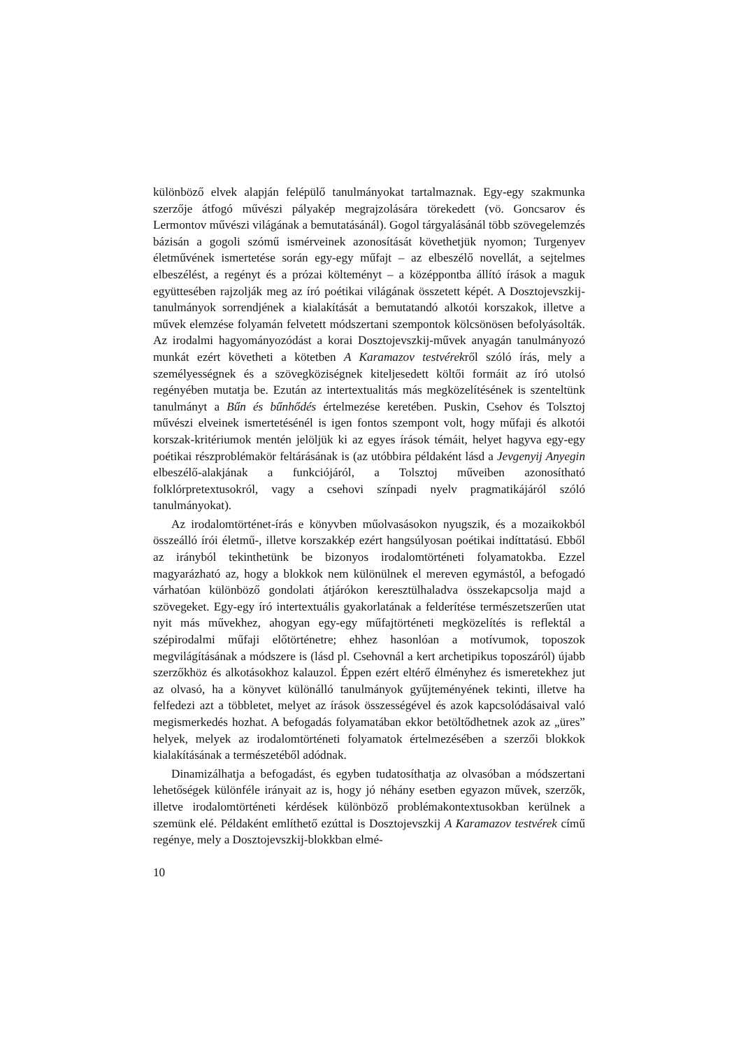különböző elvek alapján felépülő tanulmányokat tartalmaznak. Egy-egy szakmunka szerzője átfogó művészi pályakép megrajzolására törekedett (vö. Goncsarov és Lermontov művészi világának a bemutatásánál). Gogol tárgyalásánál több szövegelemzés bázisán a gogoli szómű ismérveinek azonosítását követhetjük nyomon; Turgenyev életművének ismertetése során egy-egy műfajt – az elbeszélő novellát, a sejtelmes elbeszélést, a regényt és a prózai költeményt – a középpontba állító írások a maguk együttesében rajzolják meg az író poétikai világának összetett képét. A Dosztojevszkij-tanulmányok sorrendjének a kialakítását a bemutatandó alkotói korszakok, illetve a művek elemzése folyamán felvetett módszertani szempontok kölcsönösen befolyásolták. Az irodalmi hagyományozódást a korai Dosztojevszkij-művek anyagán tanulmányozó munkát ezért követheti a kötetben A Karamazov testvérekről szóló írás, mely a személyességnek és a szövegköziségnek kiteljesedett költői formáit az író utolsó regényében mutatja be. Ezután az intertextualitás más megközelítésének is szenteltünk tanulmányt a Bűn és bűnhődés értelmezése keretében. Puskin, Csehov és Tolsztoj művészi elveinek ismertetésénél is igen fontos szempont volt, hogy műfaji és alkotói korszak-kritériumok mentén jelöljük ki az egyes írások témáit, helyet hagyva egy-egy poétikai részproblémakör feltárásának is (az utóbbira példaként lásd a Jevgenyij Anyegin elbeszélő-alakjának a funkciójáról, a Tolsztoj műveiben azonosítható folklórpretextusokról, vagy a csehovi színpadi nyelv pragmatikájáról szóló tanulmányokat).
Az irodalomtörténet-írás e könyvben műolvasásokon nyugszik, és a mozaikokból összeálló írói életmű-, illetve korszakkép ezért hangsúlyosan poétikai indíttatású. Ebből az irányból tekinthetünk be bizonyos irodalomtörténeti folyamatokba. Ezzel magyarázható az, hogy a blokkok nem különülnek el mereven egymástól, a befogadó várhatóan különböző gondolati átjárókon keresztülhaladva összekapcsolja majd a szövegeket. Egy-egy író intertextuális gyakorlatának a felderítése természetszerűen utat nyit más művekhez, ahogyan egy-egy műfajtörténeti megközelítés is reflektál a szépirodalmi műfaji előtörténetre; ehhez hasonlóan a motívumok, toposzok megvilágításának a módszere is (lásd pl. Csehovnál a kert archetipikus toposzáról) újabb szerzőkhöz és alkotásokhoz kalauzol. Éppen ezért eltérő élményhez és ismeretekhez jut az olvasó, ha a könyvet különálló tanulmányok gyűjteményének tekinti, illetve ha felfedezi azt a többletet, melyet az írások összességével és azok kapcsolódásaival való megismerkedés hozhat. A befogadás folyamatában ekkor betöltődhetnek azok az „üres” helyek, melyek az irodalomtörténeti folyamatok értelmezésében a szerzői blokkok kialakításának a természetéből adódnak.
Dinamizálhatja a befogadást, és egyben tudatosíthatja az olvasóban a módszertani lehetőségek különféle irányait az is, hogy jó néhány esetben egyazon művek, szerzők, illetve irodalomtörténeti kérdések különböző problémakontextusokban kerülnek a szemünk elé. Példaként említhető ezúttal is Dosztojevszkij A Karamazov testvérek című regénye, mely a Dosztojevszkij-blokkban elmé-
10